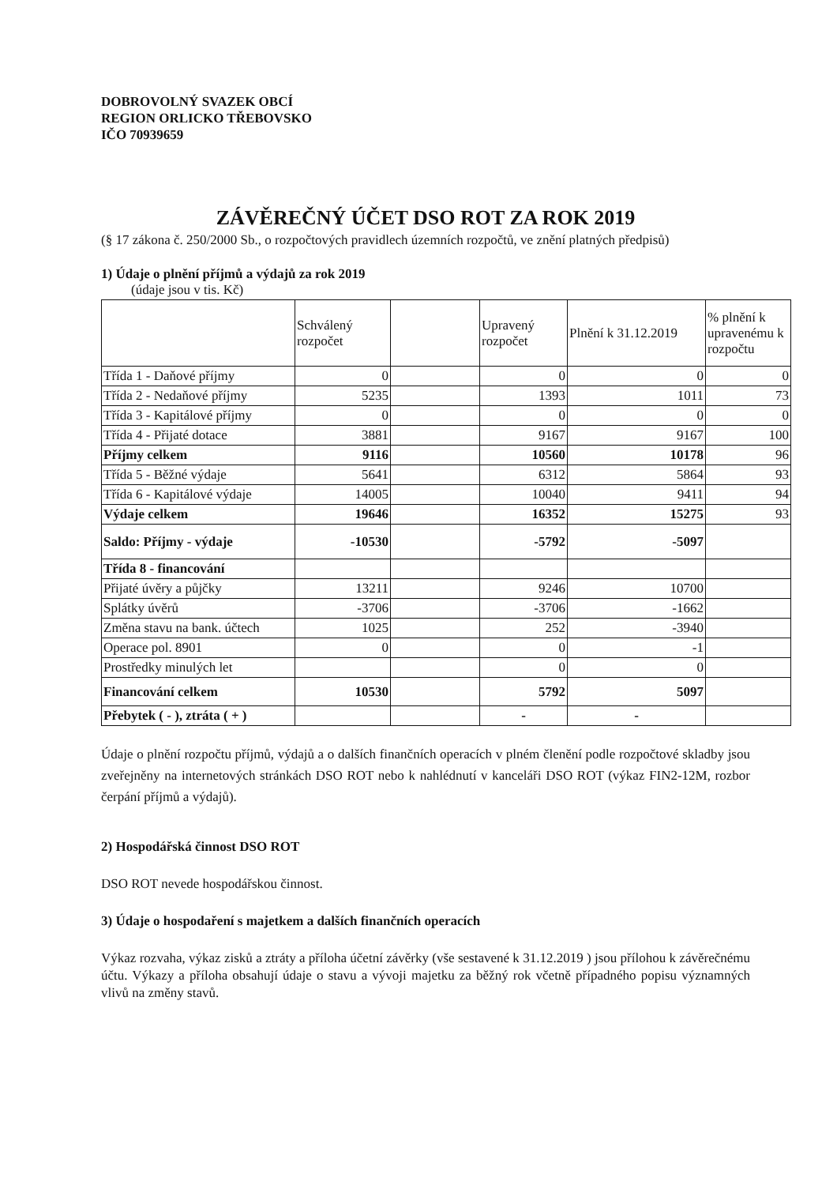DOBROVOLNÝ SVAZEK OBCÍ
REGION ORLICKO TŘEBOVSKO
IČO 70939659
ZÁVĚREČNÝ ÚČET DSO ROT ZA ROK 2019
(§ 17 zákona č. 250/2000 Sb., o rozpočtových pravidlech územních rozpočtů, ve znění platných předpisů)
1) Údaje o plnění příjmů a výdajů za rok 2019
(údaje jsou v tis. Kč)
| | Schválený rozpočet | | Upravený rozpočet | Plnění k 31.12.2019 | % plnění k upravenému k rozpočtu |
| Třída 1 - Daňové příjmy | 0 | | 0 | 0 | 0 |
| Třída 2 - Nedaňové příjmy | 5235 | | 1393 | 1011 | 73 |
| Třída 3 - Kapitálové příjmy | 0 | | 0 | 0 | 0 |
| Třída 4 - Přijaté dotace | 3881 | | 9167 | 9167 | 100 |
| Příjmy celkem | 9116 | | 10560 | 10178 | 96 |
| Třída 5 - Běžné výdaje | 5641 | | 6312 | 5864 | 93 |
| Třída 6 - Kapitálové výdaje | 14005 | | 10040 | 9411 | 94 |
| Výdaje celkem | 19646 | | 16352 | 15275 | 93 |
| Saldo: Příjmy - výdaje | -10530 | | -5792 | -5097 | |
| Třída 8 - financování | | | | | |
| Přijaté úvěry a půjčky | 13211 | | 9246 | 10700 | |
| Splátky úvěrů | -3706 | | -3706 | -1662 | |
| Změna stavu na bank. účtech | 1025 | | 252 | -3940 | |
| Operace pol. 8901 | 0 | | 0 | -1 | |
| Prostředky minulých let | | | 0 | 0 | |
| Financování celkem | 10530 | | 5792 | 5097 | |
| Přebytek ( - ), ztráta ( + ) | | | - | - | |
Údaje o plnění rozpočtu příjmů, výdajů a o dalších finančních operacích v plném členění podle rozpočtové skladby jsou zveřejněny na internetových stránkách DSO ROT nebo k nahlédnutí v kanceláři DSO ROT (výkaz FIN2-12M, rozbor čerpání příjmů a výdajů).
2) Hospodářská činnost DSO ROT
DSO ROT nevede hospodářskou činnost.
3) Údaje o hospodaření s majetkem a dalších finančních operacích
Výkaz rozvaha, výkaz zisků a ztráty a příloha účetní závěrky (vše sestavené k 31.12.2019 ) jsou přílohou k závěrečnému účtu. Výkazy a příloha obsahují údaje o stavu a vývoji majetku za běžný rok včetně případného popisu významných vlivů na změny stavů.